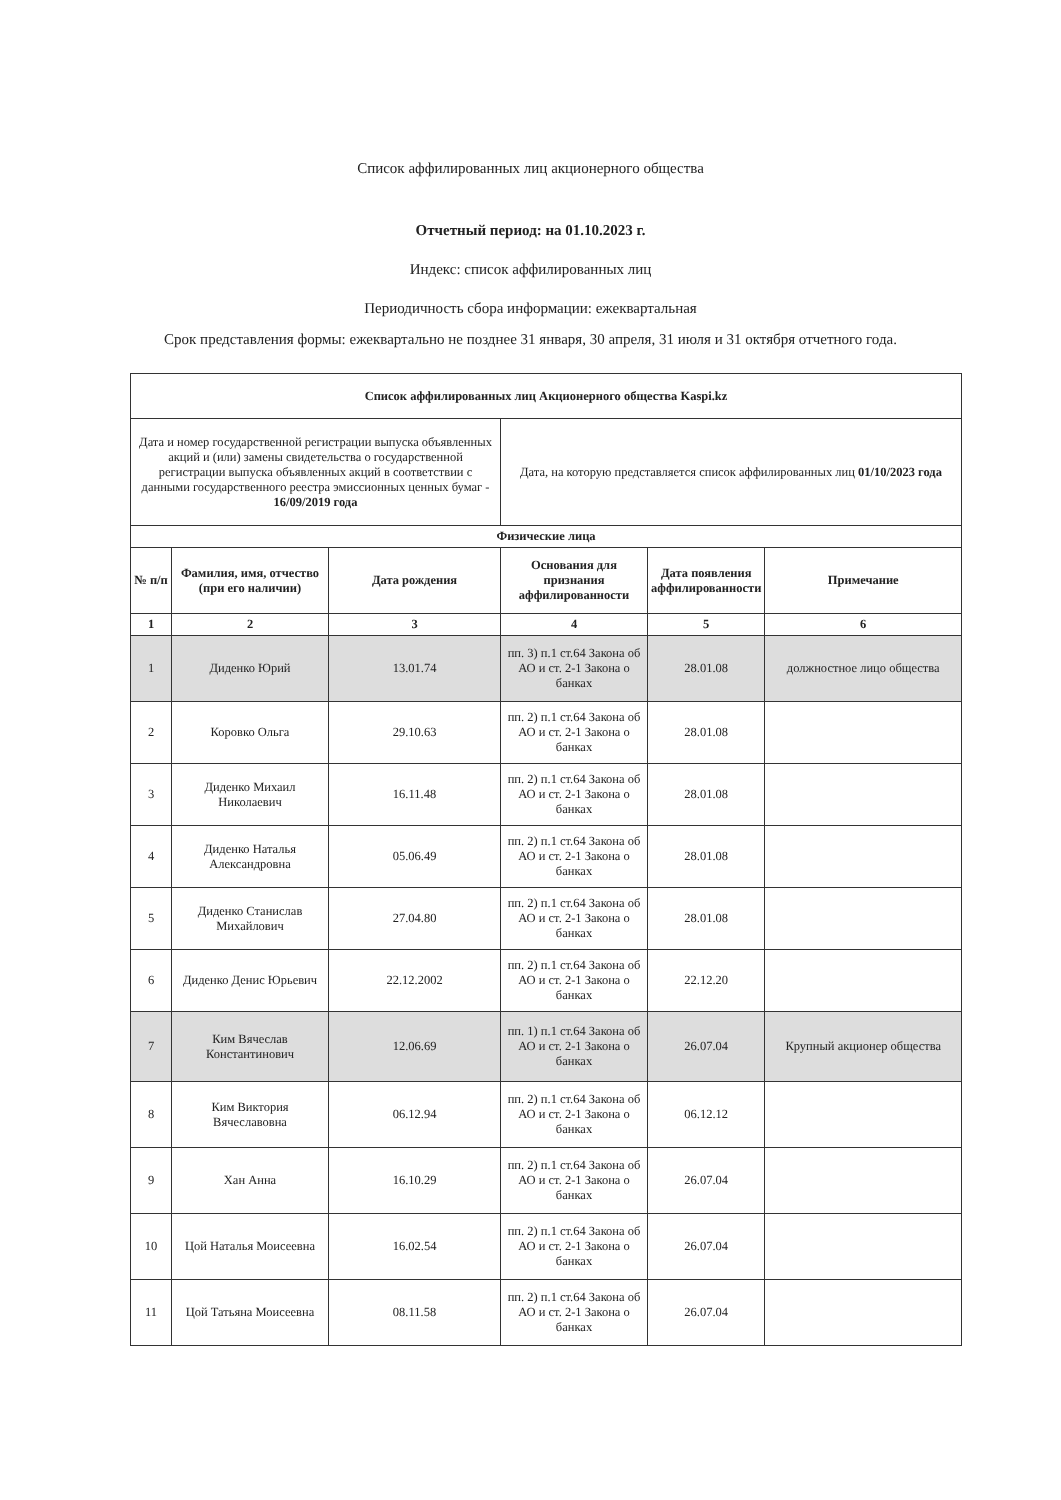Список аффилированных лиц акционерного общества
Отчетный период: на 01.10.2023 г.
Индекс: список аффилированных лиц
Периодичность сбора информации: ежеквартальная
Срок представления формы: ежеквартально не позднее 31 января, 30 апреля, 31 июля и 31 октября отчетного года.
| Список аффилированных лиц Акционерного общества Kaspi.kz | | | | | |
| --- | --- | --- | --- | --- | --- |
| Дата и номер государственной регистрации выпуска объявленных акций и (или) замены свидетельства о государственной регистрации выпуска объявленных акций в соответствии с данными государственного реестра эмиссионных ценных бумаг - 16/09/2019 года | | | Дата, на которую представляется список аффилированных лиц 01/10/2023 года | | |
| Физические лица | | | | | |
| № п/п | Фамилия, имя, отчество (при его наличии) | Дата рождения | Основания для признания аффилированности | Дата появления аффилированности | Примечание |
| 1 | 2 | 3 | 4 | 5 | 6 |
| 1 | Диденко Юрий | 13.01.74 | пп. 3) п.1 ст.64 Закона об АО и ст. 2-1 Закона о банках | 28.01.08 | должностное лицо общества |
| 2 | Коровко Ольга | 29.10.63 | пп. 2) п.1 ст.64 Закона об АО и ст. 2-1 Закона о банках | 28.01.08 | |
| 3 | Диденко Михаил Николаевич | 16.11.48 | пп. 2) п.1 ст.64 Закона об АО и ст. 2-1 Закона о банках | 28.01.08 | |
| 4 | Диденко Наталья Александровна | 05.06.49 | пп. 2) п.1 ст.64 Закона об АО и ст. 2-1 Закона о банках | 28.01.08 | |
| 5 | Диденко Станислав Михайлович | 27.04.80 | пп. 2) п.1 ст.64 Закона об АО и ст. 2-1 Закона о банках | 28.01.08 | |
| 6 | Диденко Денис Юрьевич | 22.12.2002 | пп. 2) п.1 ст.64 Закона об АО и ст. 2-1 Закона о банках | 22.12.20 | |
| 7 | Ким Вячеслав Константинович | 12.06.69 | пп. 1) п.1 ст.64 Закона об АО и ст. 2-1 Закона о банках | 26.07.04 | Крупный акционер общества |
| 8 | Ким Виктория Вячеславовна | 06.12.94 | пп. 2) п.1 ст.64 Закона об АО и ст. 2-1 Закона о банках | 06.12.12 | |
| 9 | Хан Анна | 16.10.29 | пп. 2) п.1 ст.64 Закона об АО и ст. 2-1 Закона о банках | 26.07.04 | |
| 10 | Цой Наталья Моисеевна | 16.02.54 | пп. 2) п.1 ст.64 Закона об АО и ст. 2-1 Закона о банках | 26.07.04 | |
| 11 | Цой Татьяна Моисеевна | 08.11.58 | пп. 2) п.1 ст.64 Закона об АО и ст. 2-1 Закона о банках | 26.07.04 | |